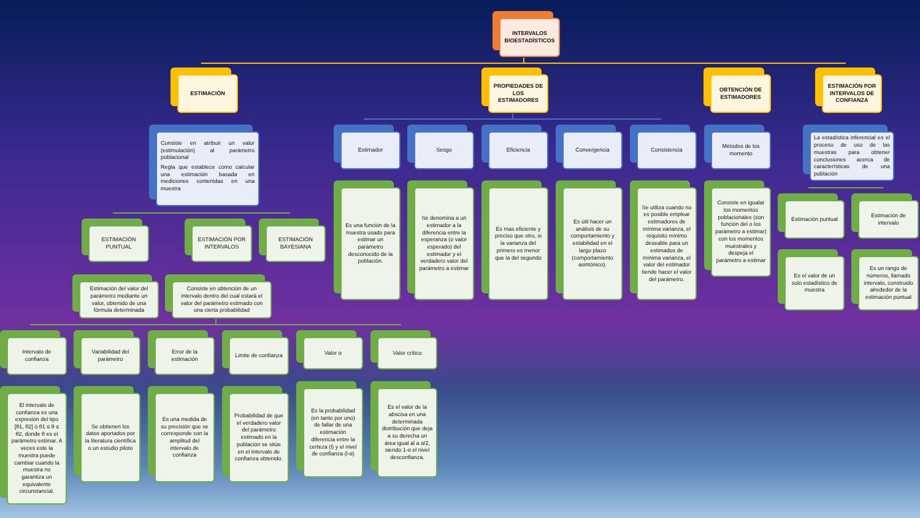INTERVALOS BIOESTADÍSTICOS
ESTIMACIÓN
Consiste en atribuir un valor (estimulación) al parámetro poblacional
Regla que establece como calcular una estimación basada en mediciones contenidas en una muestra
ESTIMACIÓN PUNTUAL
Estimación del valor del parámetro mediante un valor, obtenido de una fórmula determinada
ESTIMACIÓN POR INTERVALOS
Consiste en obtención de un intervalo dentro del cual estará el valor del parámetro estimado con una cierta probabilidad
ESTIMACIÓN BAYESIANA
Intervalo de confianza
El intervalo de confianza es una expresión del tipo [θ1, θ2] ó θ1 ≤ θ ≤ θ2, donde θ es el parámetro estimar. A veces este la muestra puede cambiar cuando la muestra no garantiza un equivalente circunstancial.
Variabilidad del parámetro
Se obtienen los datos aportados por la literatura científica o un estudio piloto
Error de la estimación
Es una medida de su precisión que se corresponde con la amplitud del intervalo de confianza
Limite de confianza
Probabilidad de que el verdadero valor del parámetro estimado en la población se sitúe en el intervalo de confianza obtenido.
Valor α
Es la probabilidad (en tanto por uno) de fallar de una estimación diferencia entre la certeza (l) y el nivel de confianza (l-α)
Valor crítico
Es el valor de la abscisa en una determinada distribución que deja a su derecha un área igual al a α/2, siendo 1-α el nivel desconfianza.
PROPIEDADES DE LOS ESTIMADORES
Estimador
Es una función de la muestra usado para estimar un parámetro desconocido de la población.
Sesgo
Se denomina a un estimador a la diferencia entre la esperanza (o valor esperado) del estimador y el verdadero valor del parámetro a estimar
Eficiencia
Es mas eficiente y preciso que otro, si la varianza del primero es menor que la del segundo
Convergencia
Es útil hacer un análisis de su comportamiento y estabilidad en el largo plazo (comportamiento asintónico).
Consistencia
Se utiliza cuando no es posible emplear estimadores de mínima varianza, el requisito mínimo deseable para un estimados de mínima varianza, el valor del estimador tiende hacer el valor del parámetro.
OBTENCIÓN DE ESTIMADORES
Métodos de los momento
Consiste en igualar los momentos poblacionales (son función del o los parámetro a estimar) con los momentos muéstrales y despeja el parámetro a estimar
ESTIMACIÓN POR INTERVALOS DE CONFIANZA
La estadística inferencial es el proceso de uso de las muestras para obtener conclusiones acerca de características de una población
Estimación puntual
Es el valor de un solo estadístico de muestra
Estimación de intervalo
Es un rango de números, llamado intervalo, construido alrededor de la estimación puntual